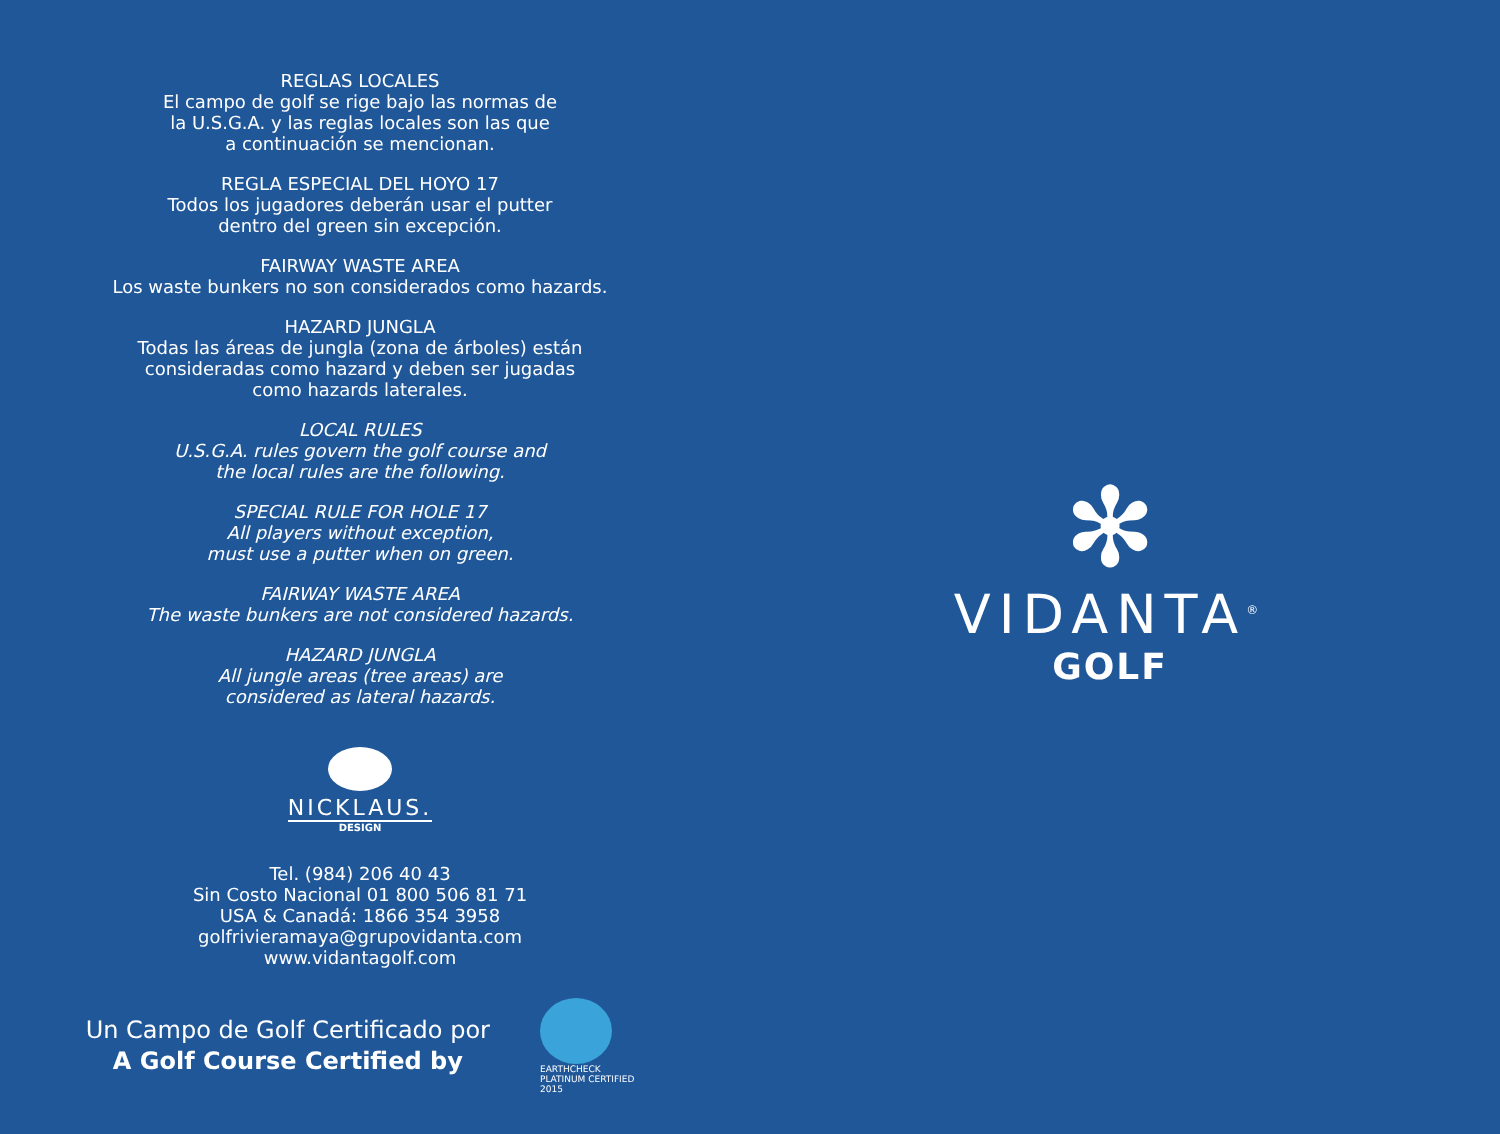REGLAS LOCALES
El campo de golf se rige bajo las normas de
la U.S.G.A. y las reglas locales son las que
a continuación se mencionan.
REGLA ESPECIAL DEL HOYO 17
Todos los jugadores deberán usar el putter
dentro del green sin excepción.
FAIRWAY WASTE AREA
Los waste bunkers no son considerados como hazards.
HAZARD JUNGLA
Todas las áreas de jungla (zona de árboles) están
consideradas como hazard y deben ser jugadas
como hazards laterales.
LOCAL RULES
U.S.G.A. rules govern the golf course and
the local rules are the following.
SPECIAL RULE FOR HOLE 17
All players without exception,
must use a putter when on green.
FAIRWAY WASTE AREA
The waste bunkers are not considered hazards.
HAZARD JUNGLA
All jungle areas (tree areas) are
considered as lateral hazards.
NICKLAUS.
DESIGN
Tel. (984) 206 40 43
Sin Costo Nacional 01 800 506 81 71
USA & Canadá: 1866 354 3958
golfrivieramaya@grupovidanta.com
www.vidantagolf.com
Un Campo de Golf Certificado por
A Golf Course Certified by
EARTHCHECK
PLATINUM CERTIFIED
2015
✻
VIDANTA<sup>®</sup>
GOLF